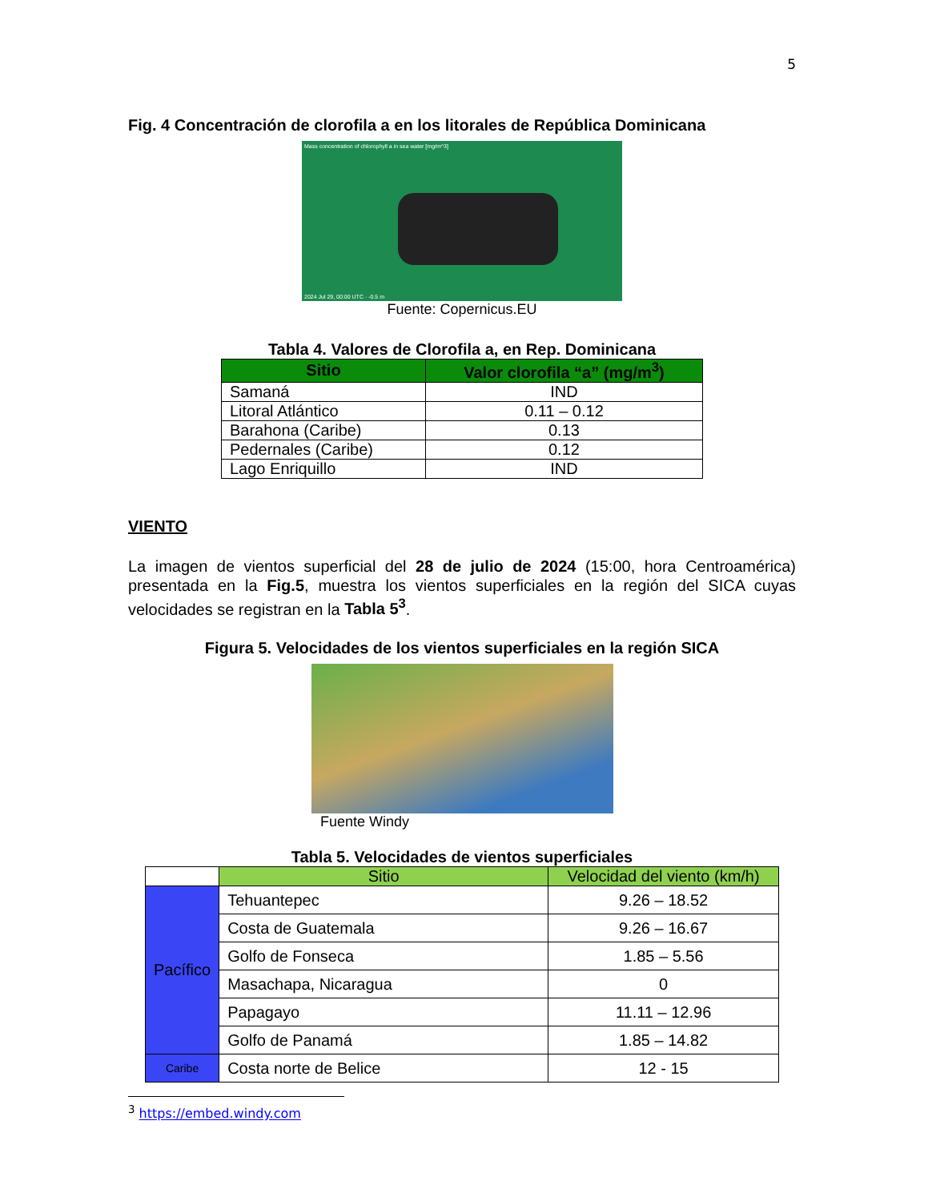5
Fig. 4 Concentración de clorofila a en los litorales de República Dominicana
Mass concentration of chlorophyll a in sea water [mg/m^3]
2024 Jul 29, 00:00 UTC · -0.5 m
Fuente: Copernicus.EU
Tabla 4. Valores de Clorofila a, en Rep. Dominicana
| Sitio | Valor clorofila “a” (mg/m<sup>3</sup>) |
| --- | --- |
| Samaná | IND |
| Litoral Atlántico | 0.11 – 0.12 |
| Barahona (Caribe) | 0.13 |
| Pedernales (Caribe) | 0.12 |
| Lago Enriquillo | IND |
VIENTO
La imagen de vientos superficial del 28 de julio de 2024 (15:00, hora Centroamérica) presentada en la Fig.5, muestra los vientos superficiales en la región del SICA cuyas velocidades se registran en la Tabla 5<sup>3</sup>.
Figura 5. Velocidades de los vientos superficiales en la región SICA
Fuente Windy
Tabla 5. Velocidades de vientos superficiales
| | Sitio | Velocidad del viento (km/h) |
| Pacífico | Tehuantepec | 9.26 – 18.52 |
| | Costa de Guatemala | 9.26 – 16.67 |
| | Golfo de Fonseca | 1.85 – 5.56 |
| | Masachapa, Nicaragua | 0 |
| | Papagayo | 11.11 – 12.96 |
| | Golfo de Panamá | 1.85 – 14.82 |
| Caribe | Costa norte de Belice | 12 - 15 |
<sup>3</sup> https://embed.windy.com